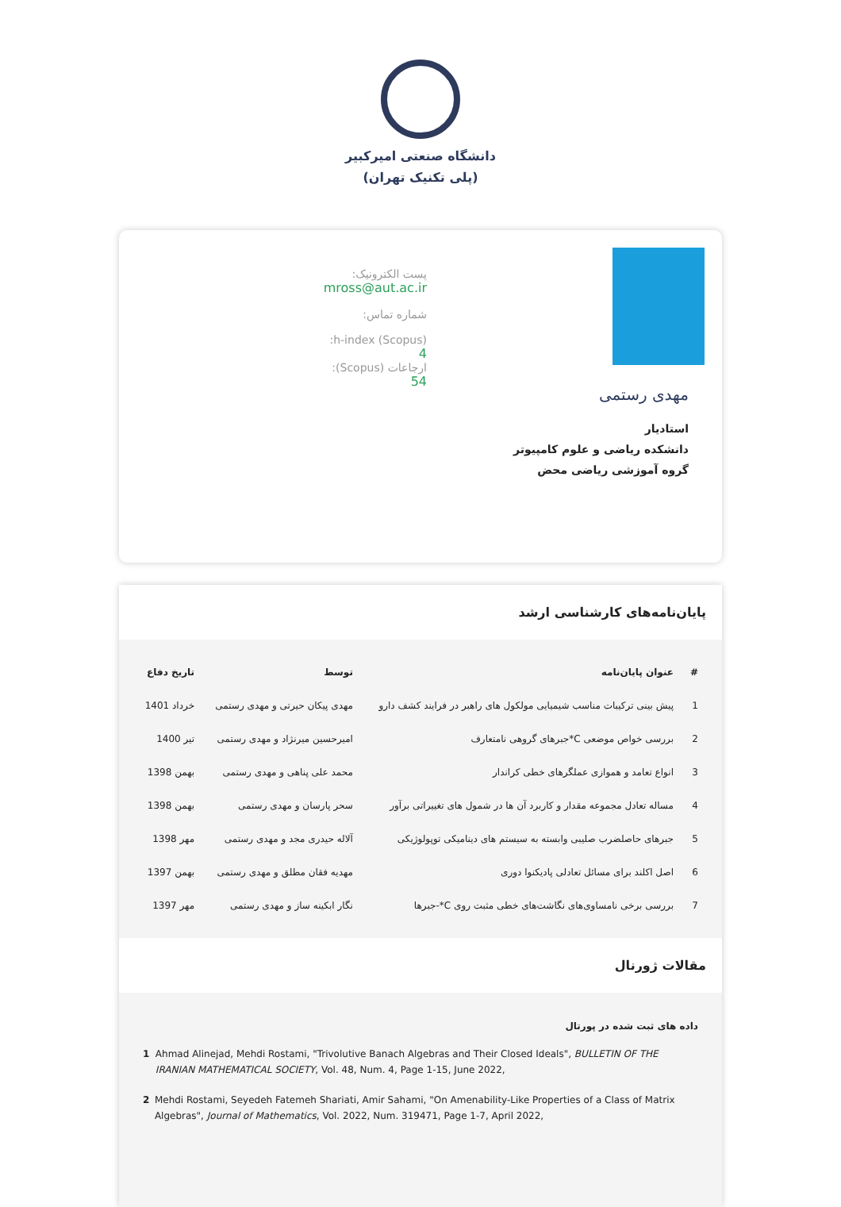دانشگاه صنعتی امیرکبیر
(پلی تکنیک تهران)
مهدی رستمی
استادیار
دانشکده ریاضی و علوم کامپیوتر
گروه آموزشی ریاضی محض
پست الکترونیک:
mross@aut.ac.ir
شماره تماس:
h-index (Scopus):
4
ارجاعات (Scopus):
54
پایان‌نامه‌های کارشناسی ارشد
| # | عنوان پایان‌نامه | توسط | تاریخ دفاع |
| --- | --- | --- | --- |
| 1 | پیش بینی ترکیبات مناسب شیمیایی مولکول های راهبر در فرایند کشف دارو | مهدی پیکان حیرتی و مهدی رستمی | خرداد 1401 |
| 2 | بررسی خواص موضعی C*جبرهای گروهی نامتعارف | امیرحسین میرنژاد و مهدی رستمی | تیر 1400 |
| 3 | انواع تعامد و هموازی عملگرهای خطی کراندار | محمد علی پناهی و مهدی رستمی | بهمن 1398 |
| 4 | مساله تعادل مجموعه مقدار و کاربرد آن ها در شمول های تغییراتی برآور | سحر پارسان و مهدی رستمی | بهمن 1398 |
| 5 | جبرهای حاصلضرب صلیبی وابسته به سیستم های دینامیکی توپولوژیکی | آلاله حیدری مجد و مهدی رستمی | مهر 1398 |
| 6 | اصل اکلند برای مسائل تعادلی پادیکنوا دوری | مهدیه فقان مطلق و مهدی رستمی | بهمن 1397 |
| 7 | بررسی برخی نامساوی‌های نگاشت‌های خطی مثبت روی C*-جبرها | نگار ابکینه ساز و مهدی رستمی | مهر 1397 |
مقالات ژورنال
داده های ثبت شده در پورتال
1 Ahmad Alinejad, Mehdi Rostami, "Trivolutive Banach Algebras and Their Closed Ideals", BULLETIN OF THE IRANIAN MATHEMATICAL SOCIETY, Vol. 48, Num. 4, Page 1-15, June 2022,
2 Mehdi Rostami, Seyedeh Fatemeh Shariati, Amir Sahami, "On Amenability-Like Properties of a Class of Matrix Algebras", Journal of Mathematics, Vol. 2022, Num. 319471, Page 1-7, April 2022,